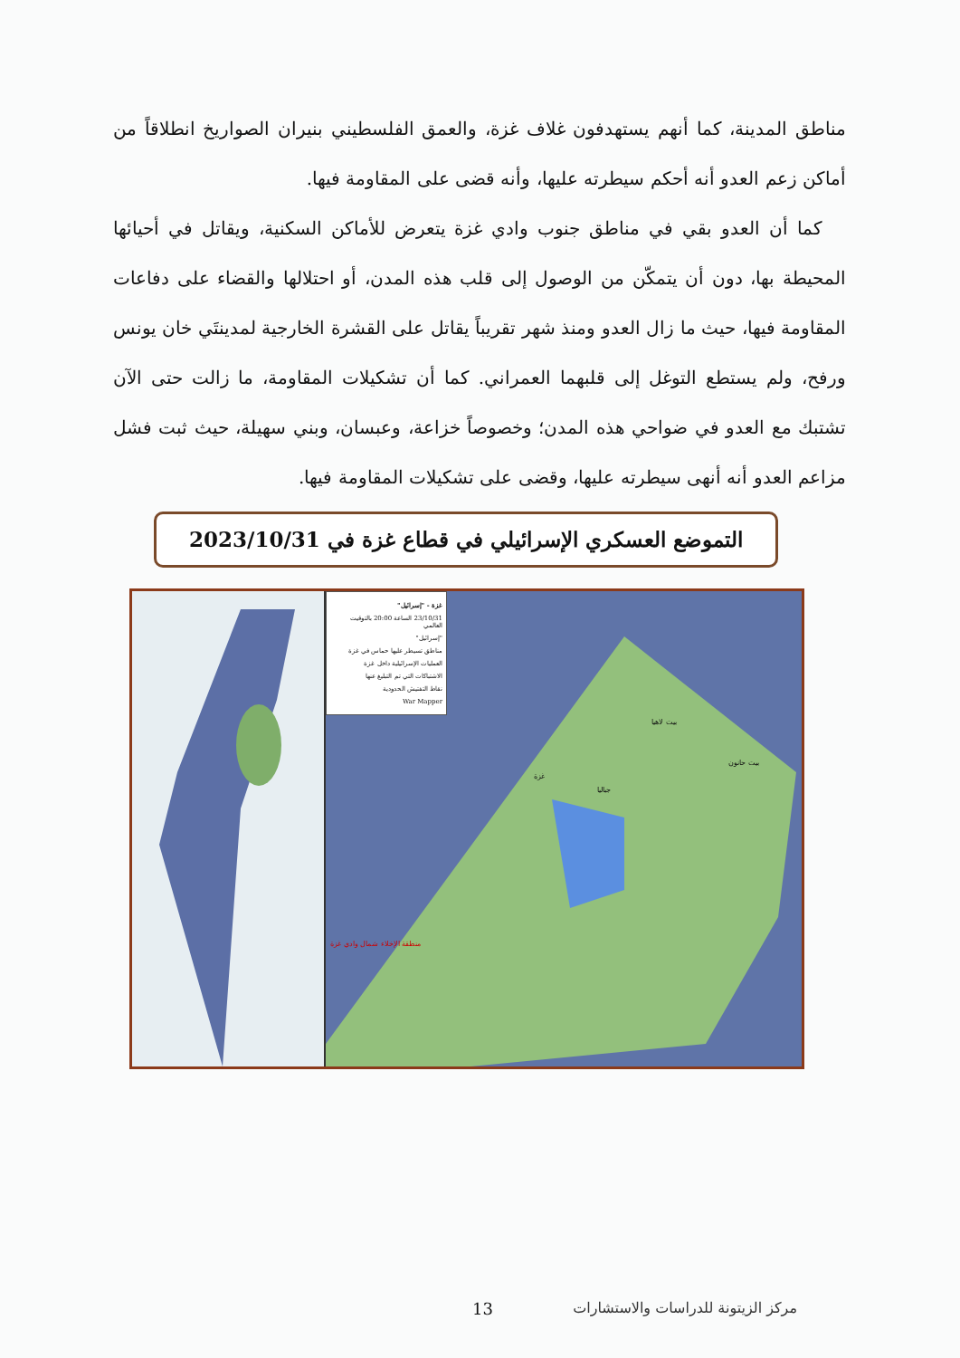مناطق المدينة، كما أنهم يستهدفون غلاف غزة، والعمق الفلسطيني بنيران الصواريخ انطلاقاً من أماكن زعم العدو أنه أحكم سيطرته عليها، وأنه قضى على المقاومة فيها.
كما أن العدو بقي في مناطق جنوب وادي غزة يتعرض للأماكن السكنية، ويقاتل في أحيائها المحيطة بها، دون أن يتمكّن من الوصول إلى قلب هذه المدن، أو احتلالها والقضاء على دفاعات المقاومة فيها، حيث ما زال العدو ومنذ شهر تقريباً يقاتل على القشرة الخارجية لمدينتَي خان يونس ورفح، ولم يستطع التوغل إلى قلبهما العمراني. كما أن تشكيلات المقاومة، ما زالت حتى الآن تشتبك مع العدو في ضواحي هذه المدن؛ وخصوصاً خزاعة، وعبسان، وبني سهيلة، حيث ثبت فشل مزاعم العدو أنه أنهى سيطرته عليها، وقضى على تشكيلات المقاومة فيها.
التموضع العسكري الإسرائيلي في قطاع غزة في 2023/10/31
غزة - "إسرائيل"
23/10/31 الساعة 20:00 بالتوقيت العالمي
"إسرائيل"
مناطق تسيطر عليها حماس في غزة
العمليات الإسرائيلية داخل غزة
الاشتباكات التي تم التبليغ عنها
نقاط التفتيش الحدودية
War Mapper
بيت لاهيا
بيت حانون
غزة
جباليا
منطقة الإخلاء شمال وادي غزة
13 مركز الزيتونة للدراسات والاستشارات